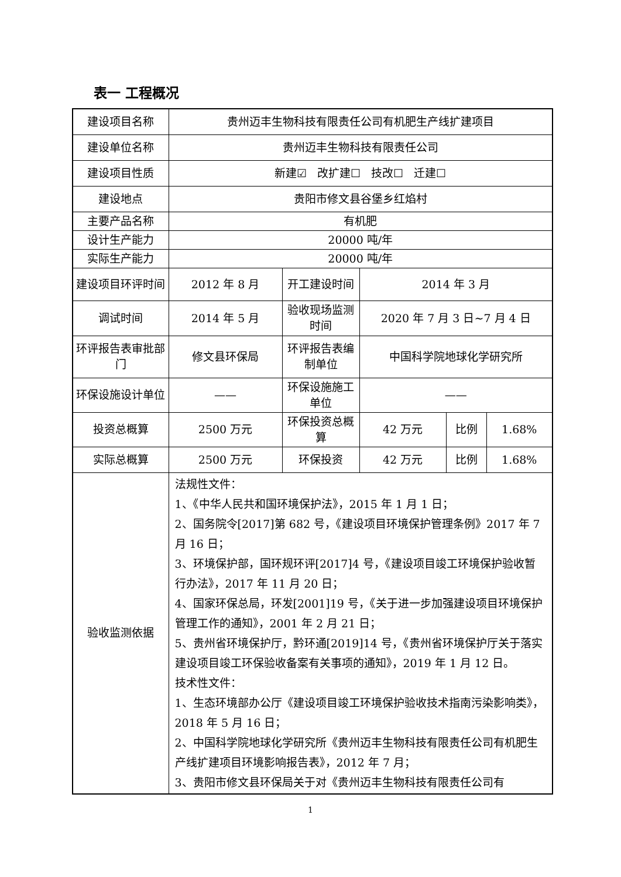表一 工程概况
| 建设项目名称 | 贵州迈丰生物科技有限责任公司有机肥生产线扩建项目 | | | | |
| 建设单位名称 | 贵州迈丰生物科技有限责任公司 | | | | |
| 建设项目性质 | 新建☑ 改扩建☐ 技改☐ 迁建☐ | | | | |
| 建设地点 | 贵阳市修文县谷堡乡红焰村 | | | | |
| 主要产品名称 | 有机肥 | | | | |
| 设计生产能力 | 20000 吨/年 | | | | |
| 实际生产能力 | 20000 吨/年 | | | | |
| 建设项目环评时间 | 2012 年 8 月 | 开工建设时间 | 2014 年 3 月 | | |
| 调试时间 | 2014 年 5 月 | 验收现场监测时间 | 2020 年 7 月 3 日~7 月 4 日 | | |
| 环评报告表审批部门 | 修文县环保局 | 环评报告表编制单位 | 中国科学院地球化学研究所 | | |
| 环保设施设计单位 | —— | 环保设施施工单位 | —— | | |
| 投资总概算 | 2500 万元 | 环保投资总概算 | 42 万元 | 比例 | 1.68% |
| 实际总概算 | 2500 万元 | 环保投资 | 42 万元 | 比例 | 1.68% |
| 验收监测依据 | 法规性文件： 1、《中华人民共和国环境保护法》，2015 年 1 月 1 日； 2、国务院令[2017]第 682 号，《建设项目环境保护管理条例》2017 年 7 月 16 日； 3、环境保护部，国环规环评[2017]4 号，《建设项目竣工环境保护验收暂行办法》，2017 年 11 月 20 日； 4、国家环保总局，环发[2001]19 号，《关于进一步加强建设项目环境保护管理工作的通知》，2001 年 2 月 21 日； 5、贵州省环境保护厅，黔环通[2019]14 号，《贵州省环境保护厅关于落实建设项目竣工环保验收备案有关事项的通知》，2019 年 1 月 12 日。 技术性文件： 1、生态环境部办公厅《建设项目竣工环境保护验收技术指南污染影响类》，2018 年 5 月 16 日； 2、中国科学院地球化学研究所《贵州迈丰生物科技有限责任公司有机肥生产线扩建项目环境影响报告表》，2012 年 7 月； 3、贵阳市修文县环保局关于对《贵州迈丰生物科技有限责任公司有 | | | | |
1